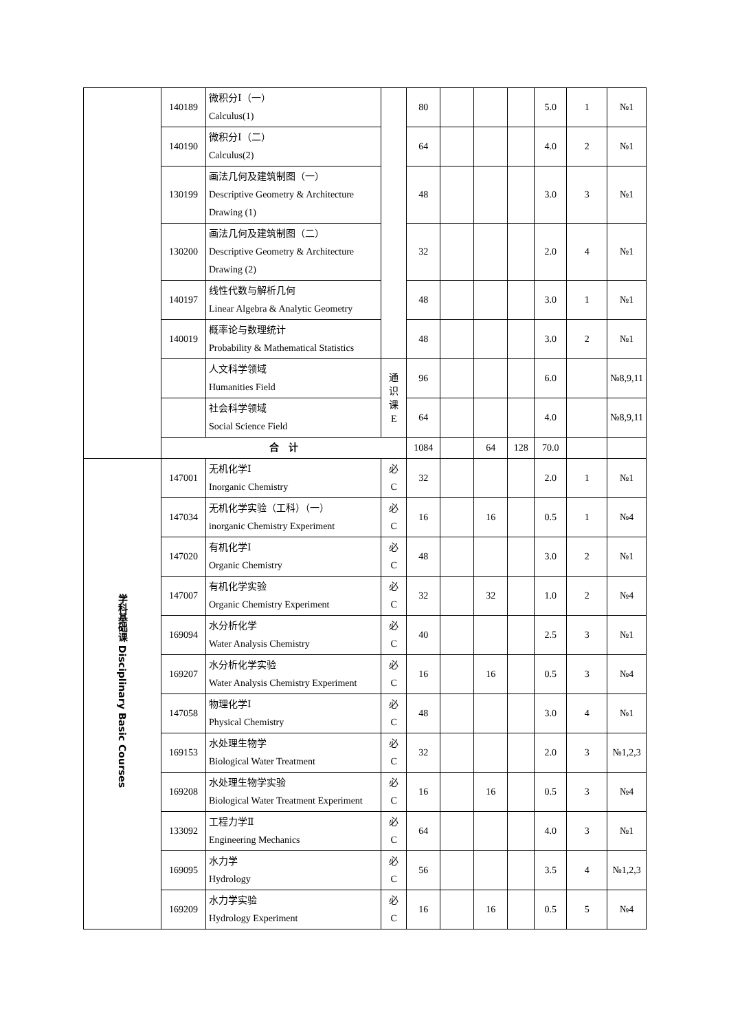| | 140189 | 微积分Ⅰ（一） Calculus(1) | | | 80 | | | | 5.0 | 1 | №1 |
| | 140190 | 微积分Ⅰ（二） Calculus(2) | | | 64 | | | | 4.0 | 2 | №1 |
| | 130199 | 画法几何及建筑制图（一） Descriptive Geometry & Architecture Drawing (1) | | | 48 | | | | 3.0 | 3 | №1 |
| | 130200 | 画法几何及建筑制图（二） Descriptive Geometry & Architecture Drawing (2) | | | 32 | | | | 2.0 | 4 | №1 |
| | 140197 | 线性代数与解析几何 Linear Algebra & Analytic Geometry | | | 48 | | | | 3.0 | 1 | №1 |
| | 140019 | 概率论与数理统计 Probability & Mathematical Statistics | | | 48 | | | | 3.0 | 2 | №1 |
| | | 人文科学领域 Humanities Field | | 通 识 课 E | 96 | | | | 6.0 | | №8,9,11 |
| | | 社会科学领域 Social Science Field | | | 64 | | | | 4.0 | | №8,9,11 |
| | 合 计 | | | | 1084 | | 64 | 128 | 70.0 | | |
| 学科基础课 Disciplinary Basic Courses | 147001 | | 无机化学Ⅰ Inorganic Chemistry | 必 C | 32 | | | | 2.0 | 1 | №1 |
| | 147034 | | 无机化学实验（工科）（一） inorganic Chemistry Experiment | 必 C | 16 | | 16 | | 0.5 | 1 | №4 |
| | 147020 | | 有机化学Ⅰ Organic Chemistry | 必 C | 48 | | | | 3.0 | 2 | №1 |
| | 147007 | | 有机化学实验 Organic Chemistry Experiment | 必 C | 32 | | 32 | | 1.0 | 2 | №4 |
| | 169094 | | 水分析化学 Water Analysis Chemistry | 必 C | 40 | | | | 2.5 | 3 | №1 |
| | 169207 | | 水分析化学实验 Water Analysis Chemistry Experiment | 必 C | 16 | | 16 | | 0.5 | 3 | №4 |
| | 147058 | | 物理化学Ⅰ Physical Chemistry | 必 C | 48 | | | | 3.0 | 4 | №1 |
| | 169153 | | 水处理生物学 Biological Water Treatment | 必 C | 32 | | | | 2.0 | 3 | №1,2,3 |
| | 169208 | | 水处理生物学实验 Biological Water Treatment Experiment | 必 C | 16 | | 16 | | 0.5 | 3 | №4 |
| | 133092 | | 工程力学Ⅱ Engineering Mechanics | 必 C | 64 | | | | 4.0 | 3 | №1 |
| | 169095 | | 水力学 Hydrology | 必 C | 56 | | | | 3.5 | 4 | №1,2,3 |
| | 169209 | | 水力学实验 Hydrology Experiment | 必 C | 16 | | 16 | | 0.5 | 5 | №4 |